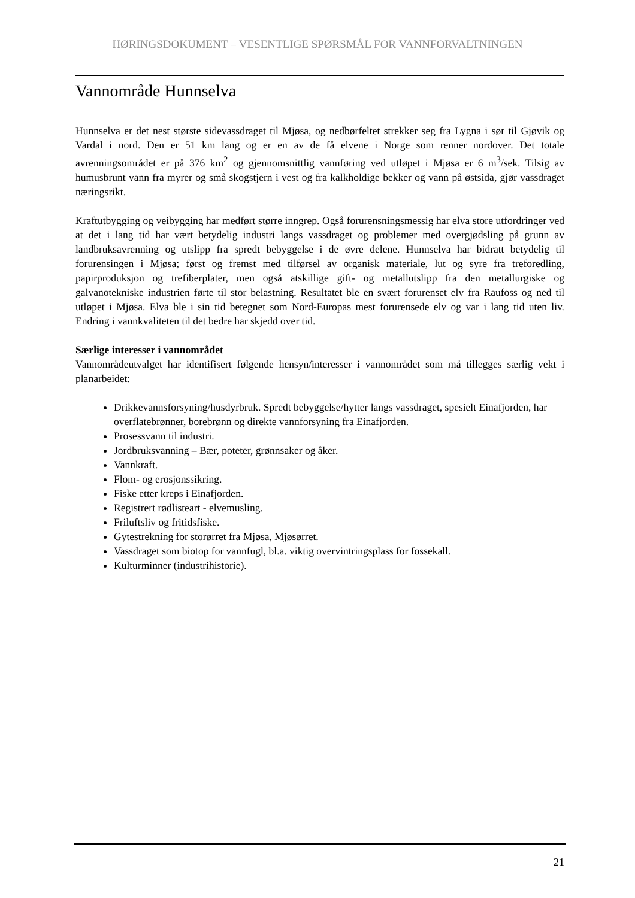HØRINGSDOKUMENT – VESENTLIGE SPØRSMÅL FOR VANNFORVALTNINGEN
Vannområde Hunnselva
Hunnselva er det nest største sidevassdraget til Mjøsa, og nedbørfeltet strekker seg fra Lygna i sør til Gjøvik og Vardal i nord. Den er 51 km lang og er en av de få elvene i Norge som renner nordover. Det totale avrenningsområdet er på 376 km<sup>2</sup> og gjennomsnittlig vannføring ved utløpet i Mjøsa er 6 m<sup>3</sup>/sek. Tilsig av humusbrunt vann fra myrer og små skogstjern i vest og fra kalkholdige bekker og vann på østsida, gjør vassdraget næringsrikt.
Kraftutbygging og veibygging har medført større inngrep. Også forurensningsmessig har elva store utfordringer ved at det i lang tid har vært betydelig industri langs vassdraget og problemer med overgjødsling på grunn av landbruksavrenning og utslipp fra spredt bebyggelse i de øvre delene. Hunnselva har bidratt betydelig til forurensingen i Mjøsa; først og fremst med tilførsel av organisk materiale, lut og syre fra treforedling, papirproduksjon og trefiberplater, men også atskillige gift- og metallutslipp fra den metallurgiske og galvanotekniske industrien førte til stor belastning. Resultatet ble en svært forurenset elv fra Raufoss og ned til utløpet i Mjøsa. Elva ble i sin tid betegnet som Nord-Europas mest forurensede elv og var i lang tid uten liv. Endring i vannkvaliteten til det bedre har skjedd over tid.
Særlige interesser i vannområdet
Vannområdeutvalget har identifisert følgende hensyn/interesser i vannområdet som må tillegges særlig vekt i planarbeidet:
Drikkevannsforsyning/husdyrbruk. Spredt bebyggelse/hytter langs vassdraget, spesielt Einafjorden, har overflatebrønner, borebrønn og direkte vannforsyning fra Einafjorden.
Prosessvann til industri.
Jordbruksvanning – Bær, poteter, grønnsaker og åker.
Vannkraft.
Flom- og erosjonssikring.
Fiske etter kreps i Einafjorden.
Registrert rødlisteart - elvemusling.
Friluftsliv og fritidsfiske.
Gytestrekning for storørret fra Mjøsa, Mjøsørret.
Vassdraget som biotop for vannfugl, bl.a. viktig overvintringsplass for fossekall.
Kulturminner (industrihistorie).
21